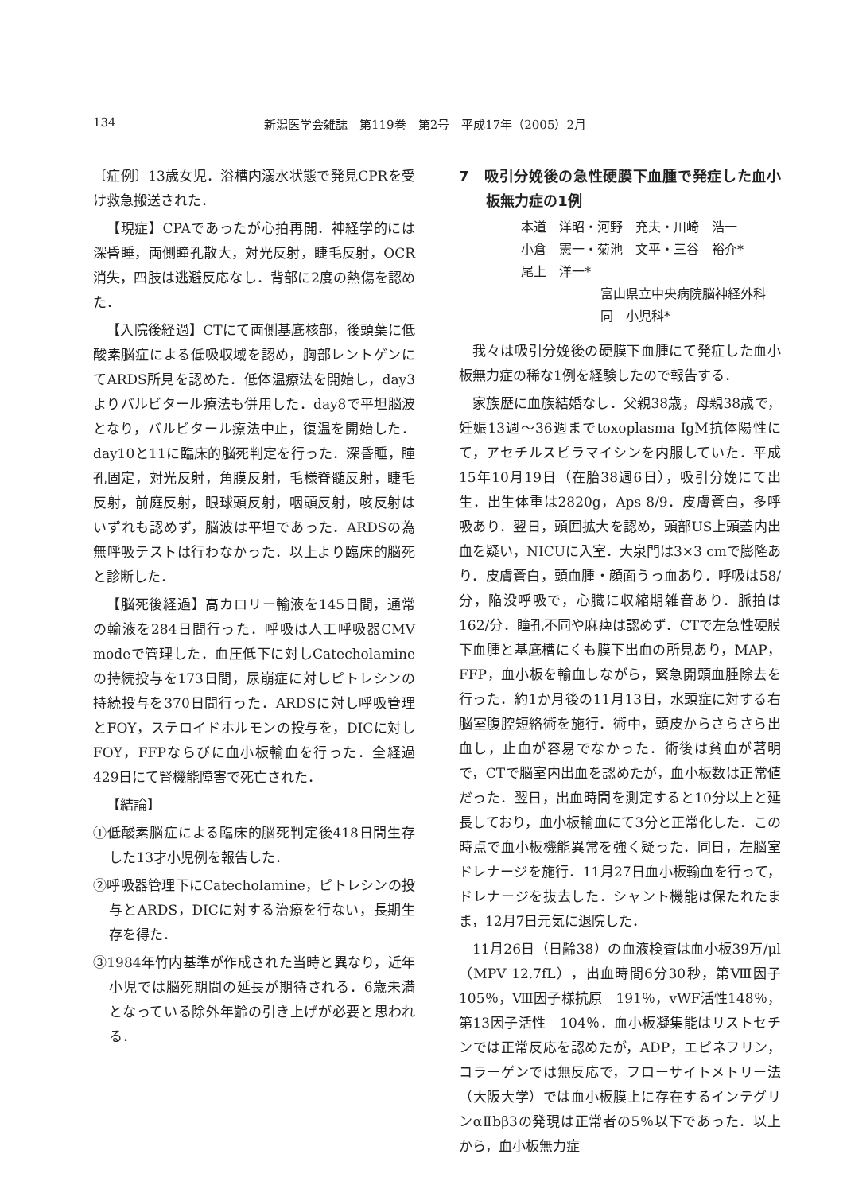134 新潟医学会雑誌　第119巻　第2号　平成17年（2005）2月
〔症例〕13歳女児．浴槽内溺水状態で発見CPRを受け救急搬送された．
【現症】CPAであったが心拍再開．神経学的には深昏睡，両側瞳孔散大，対光反射，睫毛反射，OCR消失，四肢は逃避反応なし．背部に2度の熱傷を認めた．
【入院後経過】CTにて両側基底核部，後頭葉に低酸素脳症による低吸収域を認め，胸部レントゲンにてARDS所見を認めた．低体温療法を開始し，day3よりバルビタール療法も併用した．day8で平坦脳波となり，バルビタール療法中止，復温を開始した．day10と11に臨床的脳死判定を行った．深昏睡，瞳孔固定，対光反射，角膜反射，毛様脊髄反射，睫毛反射，前庭反射，眼球頭反射，咽頭反射，咳反射はいずれも認めず，脳波は平坦であった．ARDSの為無呼吸テストは行わなかった．以上より臨床的脳死と診断した．
【脳死後経過】高カロリー輸液を145日間，通常の輸液を284日間行った．呼吸は人工呼吸器CMV modeで管理した．血圧低下に対しCatecholamineの持続投与を173日間，尿崩症に対しピトレシンの持続投与を370日間行った．ARDSに対し呼吸管理とFOY，ステロイドホルモンの投与を，DICに対しFOY，FFPならびに血小板輸血を行った．全経過429日にて腎機能障害で死亡された．
【結論】
①低酸素脳症による臨床的脳死判定後418日間生存した13才小児例を報告した．
②呼吸器管理下にCatecholamine，ピトレシンの投与とARDS，DICに対する治療を行ない，長期生存を得た．
③1984年竹内基準が作成された当時と異なり，近年小児では脳死期間の延長が期待される．6歳未満となっている除外年齢の引き上げが必要と思われる．
7　吸引分娩後の急性硬膜下血腫で発症した血小板無力症の1例
本道　洋昭・河野　充夫・川崎　浩一
小倉　憲一・菊池　文平・三谷　裕介*
尾上　洋一*
富山県立中央病院脳神経外科
同　小児科*
我々は吸引分娩後の硬膜下血腫にて発症した血小板無力症の稀な1例を経験したので報告する．
家族歴に血族結婚なし．父親38歳，母親38歳で，妊娠13週～36週までtoxoplasma IgM抗体陽性にて，アセチルスピラマイシンを内服していた．平成15年10月19日（在胎38週6日），吸引分娩にて出生．出生体重は2820g，Aps 8/9．皮膚蒼白，多呼吸あり．翌日，頭囲拡大を認め，頭部US上頭蓋内出血を疑い，NICUに入室．大泉門は3×3 cmで膨隆あり．皮膚蒼白，頭血腫・顔面うっ血あり．呼吸は58/分，陥没呼吸で，心臓に収縮期雑音あり．脈拍は162/分．瞳孔不同や麻痺は認めず．CTで左急性硬膜下血腫と基底槽にくも膜下出血の所見あり，MAP，FFP，血小板を輸血しながら，緊急開頭血腫除去を行った．約1か月後の11月13日，水頭症に対する右脳室腹腔短絡術を施行．術中，頭皮からさらさら出血し，止血が容易でなかった．術後は貧血が著明で，CTで脳室内出血を認めたが，血小板数は正常値だった．翌日，出血時間を測定すると10分以上と延長しており，血小板輸血にて3分と正常化した．この時点で血小板機能異常を強く疑った．同日，左脳室ドレナージを施行．11月27日血小板輸血を行って，ドレナージを抜去した．シャント機能は保たれたまま，12月7日元気に退院した．
11月26日（日齢38）の血液検査は血小板39万/μl（MPV 12.7fL），出血時間6分30秒，第Ⅷ因子　105％，Ⅷ因子様抗原　191％，vWF活性148％，第13因子活性　104％．血小板凝集能はリストセチンでは正常反応を認めたが，ADP，エピネフリン，コラーゲンでは無反応で，フローサイトメトリー法（大阪大学）では血小板膜上に存在するインテグリンαⅡbβ3の発現は正常者の5％以下であった．以上から，血小板無力症